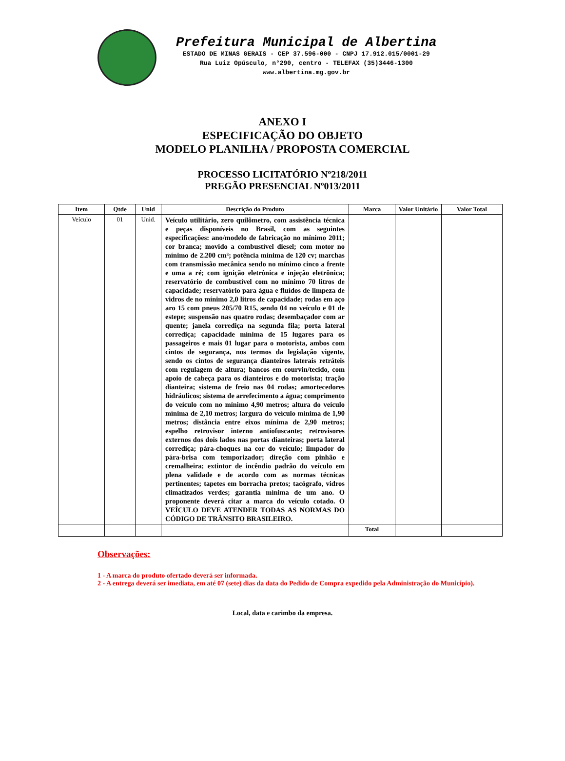Prefeitura Municipal de Albertina
ESTADO DE MINAS GERAIS - CEP 37.596-000 - CNPJ 17.912.015/0001-29
Rua Luiz Opúsculo, n°290, centro - TELEFAX (35)3446-1300
www.albertina.mg.gov.br
ANEXO I
ESPECIFICAÇÃO DO OBJETO
MODELO PLANILHA / PROPOSTA COMERCIAL
PROCESSO LICITATÓRIO Nº218/2011
PREGÃO PRESENCIAL Nº013/2011
| Item | Qtde | Unid | Descrição do Produto | Marca | Valor Unitário | Valor Total |
| --- | --- | --- | --- | --- | --- | --- |
| Veículo | 01 | Unid. | Veículo utilitário, zero quilômetro, com assistência técnica e peças disponíveis no Brasil, com as seguintes especificações: ano/modelo de fabricação no mínimo 2011; cor branca; movido a combustível diesel; com motor no mínimo de 2.200 cm³; potência mínima de 120 cv; marchas com transmissão mecânica sendo no mínimo cinco a frente e uma a ré; com ignição eletrônica e injeção eletrônica; reservatório de combustível com no mínimo 70 litros de capacidade; reservatório para água e fluídos de limpeza de vidros de no mínimo 2,0 litros de capacidade; rodas em aço aro 15 com pneus 205/70 R15, sendo 04 no veículo e 01 de estepe; suspensão nas quatro rodas; desembaçador com ar quente; janela corrediça na segunda fila; porta lateral corrediça; capacidade mínima de 15 lugares para os passageiros e mais 01 lugar para o motorista, ambos com cintos de segurança, nos termos da legislação vigente, sendo os cintos de segurança dianteiros laterais retráteis com regulagem de altura; bancos em courvin/tecido, com apoio de cabeça para os dianteiros e do motorista; tração dianteira; sistema de freio nas 04 rodas; amortecedores hidráulicos; sistema de arrefecimento a água; comprimento do veículo com no mínimo 4,90 metros; altura do veículo mínima de 2,10 metros; largura do veículo mínima de 1,90 metros; distância entre eixos mínima de 2,90 metros; espelho retrovisor interno antiofuscante; retrovisores externos dos dois lados nas portas dianteiras; porta lateral corrediça; pára-choques na cor do veículo; limpador do pára-brisa com temporizador; direção com pinhão e cremalheira; extintor de incêndio padrão do veículo em plena validade e de acordo com as normas técnicas pertinentes; tapetes em borracha pretos; tacógrafo, vidros climatizados verdes; garantia mínima de um ano. O proponente deverá citar a marca do veículo cotado. O VEÍCULO DEVE ATENDER TODAS AS NORMAS DO CÓDIGO DE TRÂNSITO BRASILEIRO. | | | |
| | | | | Total | | |
Observações:
1 - A marca do produto ofertado deverá ser informada.
2 - A entrega deverá ser imediata, em até 07 (sete) dias da data do Pedido de Compra expedido pela Administração do Município).
Local, data e carimbo da empresa.